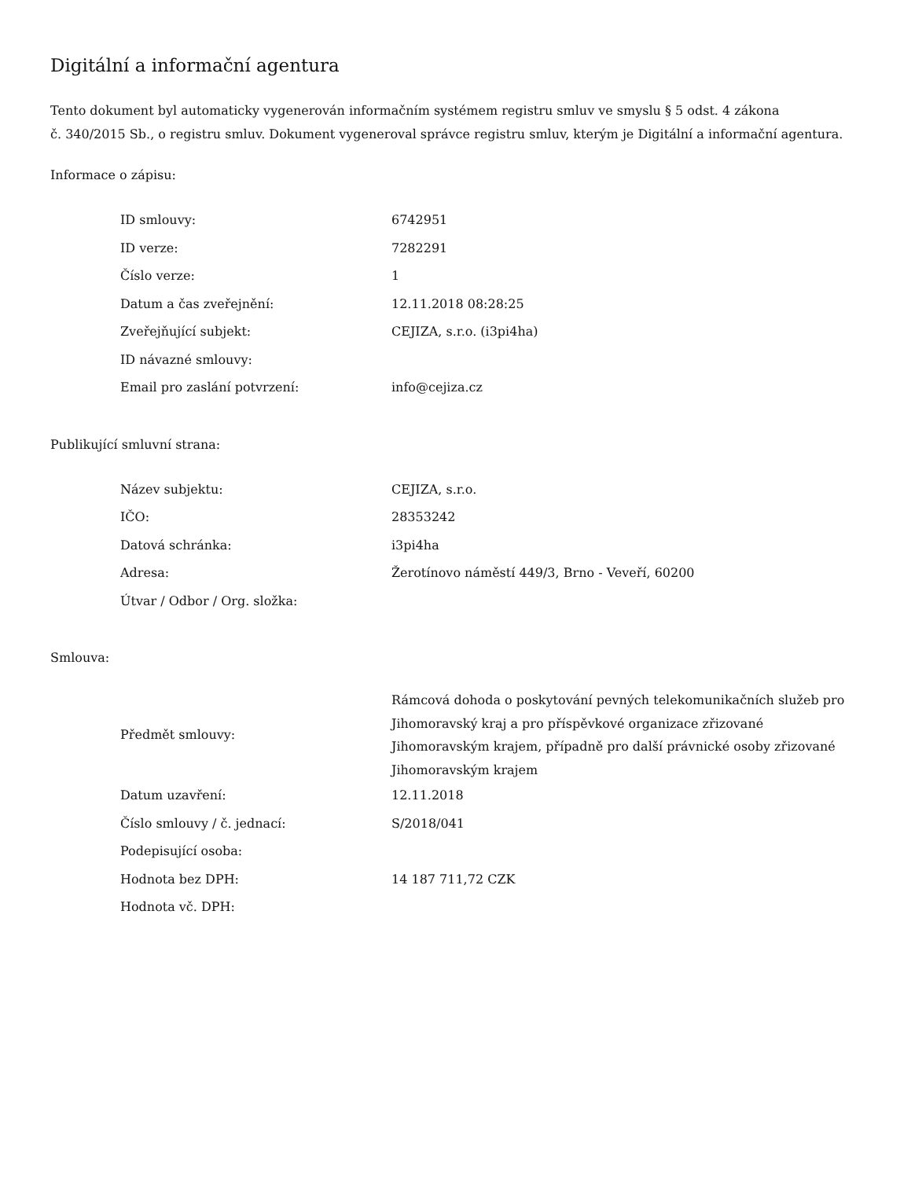Digitální a informační agentura
Tento dokument byl automaticky vygenerován informačním systémem registru smluv ve smyslu § 5 odst. 4 zákona
č. 340/2015 Sb., o registru smluv. Dokument vygeneroval správce registru smluv, kterým je Digitální a informační agentura.
Informace o zápisu:
| ID smlouvy: | 6742951 |
| ID verze: | 7282291 |
| Číslo verze: | 1 |
| Datum a čas zveřejnění: | 12.11.2018 08:28:25 |
| Zveřejňující subjekt: | CEJIZA, s.r.o. (i3pi4ha) |
| ID návazné smlouvy: | |
| Email pro zaslání potvrzení: | info@cejiza.cz |
Publikující smluvní strana:
| Název subjektu: | CEJIZA, s.r.o. |
| IČO: | 28353242 |
| Datová schránka: | i3pi4ha |
| Adresa: | Žerotínovo náměstí 449/3, Brno - Veveří, 60200 |
| Útvar / Odbor / Org. složka: | |
Smlouva:
| Předmět smlouvy: | Rámcová dohoda o poskytování pevných telekomunikačních služeb pro Jihomoravský kraj a pro příspěvkové organizace zřizované Jihomoravským krajem, případně pro další právnické osoby zřizované Jihomoravským krajem |
| Datum uzavření: | 12.11.2018 |
| Číslo smlouvy / č. jednací: | S/2018/041 |
| Podepisující osoba: | |
| Hodnota bez DPH: | 14 187 711,72 CZK |
| Hodnota vč. DPH: | |